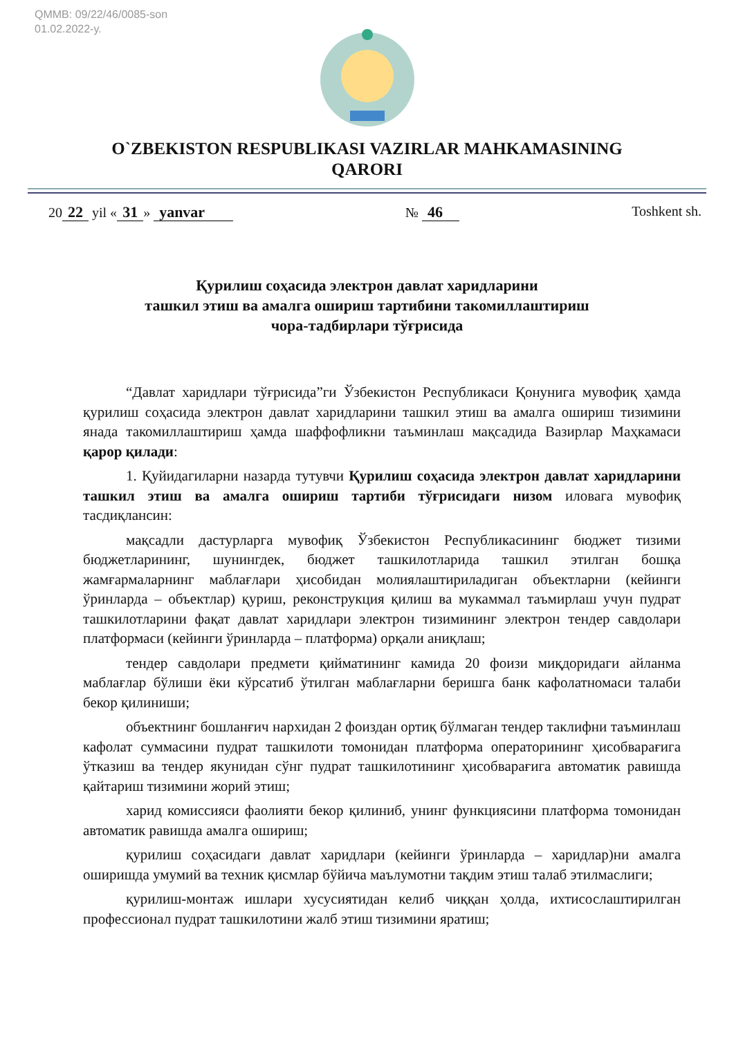QMMB: 09/22/46/0085-son
01.02.2022-y.
O`ZBEKISTON RESPUBLIKASI VAZIRLAR MAHKAMASINING
QARORI
20 22 yil « 31 » yanvar № 46 Toshkent sh.
Қурилиш соҳасида электрон давлат харидларини
ташкил этиш ва амалга ошириш тартибини такомиллаштириш
чора-тадбирлари тўғрисида
“Давлат харидлари тўғрисида”ги Ўзбекистон Республикаси Қонунига мувофиқ ҳамда қурилиш соҳасида электрон давлат харидларини ташкил этиш ва амалга ошириш тизимини янада такомиллаштириш ҳамда шаффофликни таъминлаш мақсадида Вазирлар Маҳкамаси қарор қилади:
1. Қуйидагиларни назарда тутувчи Қурилиш соҳасида электрон давлат харидларини ташкил этиш ва амалга ошириш тартиби тўғрисидаги низом иловага мувофиқ тасдиқлансин:
мақсадли дастурларга мувофиқ Ўзбекистон Республикасининг бюджет тизими бюджетларининг, шунингдек, бюджет ташкилотларида ташкил этилган бошқа жамғармаларнинг маблағлари ҳисобидан молиялаштириладиган объектларни (кейинги ўринларда – объектлар) қуриш, реконструкция қилиш ва мукаммал таъмирлаш учун пудрат ташкилотларини фақат давлат харидлари электрон тизимининг электрон тендер савдолари платформаси (кейинги ўринларда – платформа) орқали аниқлаш;
тендер савдолари предмети қийматининг камида 20 фоизи миқдоридаги айланма маблағлар бўлиши ёки кўрсатиб ўтилган маблағларни беришга банк кафолатномаси талаби бекор қилиниши;
объектнинг бошланғич нархидан 2 фоиздан ортиқ бўлмаган тендер таклифни таъминлаш кафолат суммасини пудрат ташкилоти томонидан платформа операторининг ҳисобварағига ўтказиш ва тендер якунидан сўнг пудрат ташкилотининг ҳисобварағига автоматик равишда қайтариш тизимини жорий этиш;
харид комиссияси фаолияти бекор қилиниб, унинг функциясини платформа томонидан автоматик равишда амалга ошириш;
қурилиш соҳасидаги давлат харидлари (кейинги ўринларда – харидлар)ни амалга оширишда умумий ва техник қисмлар бўйича маълумотни тақдим этиш талаб этилмаслиги;
қурилиш-монтаж ишлари хусусиятидан келиб чиққан ҳолда, ихтисослаштирилган профессионал пудрат ташкилотини жалб этиш тизимини яратиш;